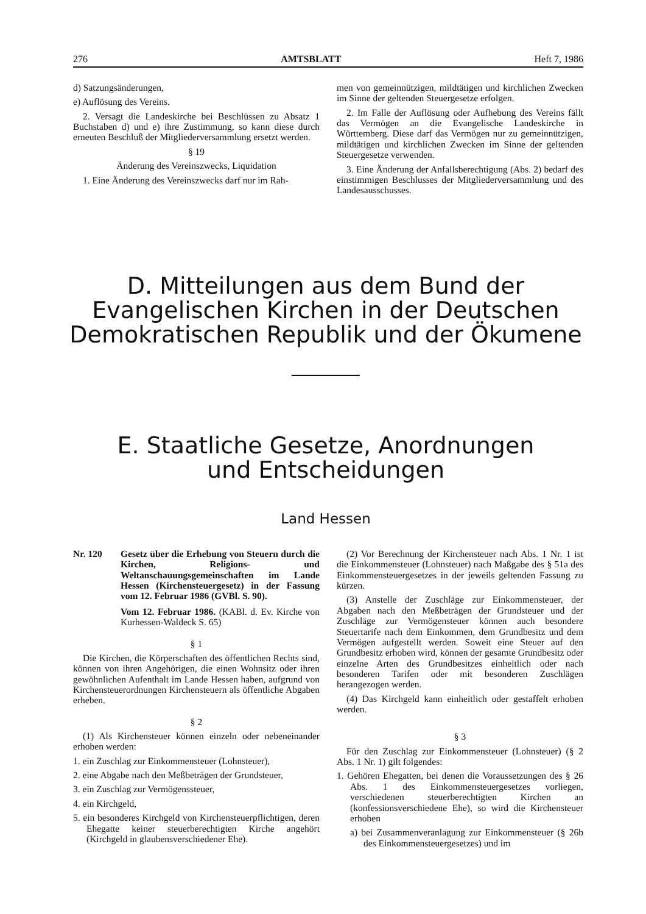276 AMTSBLATT Heft 7, 1986
d) Satzungsänderungen,
e) Auflösung des Vereins.
2. Versagt die Landeskirche bei Beschlüssen zu Absatz 1 Buchstaben d) und e) ihre Zustimmung, so kann diese durch erneuten Beschluß der Mitgliederversammlung ersetzt werden.
§ 19
Änderung des Vereinszwecks, Liquidation
1. Eine Änderung des Vereinszwecks darf nur im Rah-
men von gemeinnützigen, mildtätigen und kirchlichen Zwecken im Sinne der geltenden Steuergesetze erfolgen.
2. Im Falle der Auflösung oder Aufhebung des Vereins fällt das Vermögen an die Evangelische Landeskirche in Württemberg. Diese darf das Vermögen nur zu gemeinnützigen, mildtätigen und kirchlichen Zwecken im Sinne der geltenden Steuergesetze verwenden.
3. Eine Änderung der Anfallsberechtigung (Abs. 2) bedarf des einstimmigen Beschlusses der Mitgliederversammlung und des Landesausschusses.
D. Mitteilungen aus dem Bund der Evangelischen Kirchen in der Deutschen Demokratischen Republik und der Ökumene
E. Staatliche Gesetze, Anordnungen
und Entscheidungen
Land Hessen
Nr. 120 Gesetz über die Erhebung von Steuern durch die Kirchen, Religions- und Weltanschauungsgemeinschaften im Lande Hessen (Kirchensteuergesetz) in der Fassung vom 12. Februar 1986 (GVBl. S. 90).
Vom 12. Februar 1986. (KABl. d. Ev. Kirche von Kurhessen-Waldeck S. 65)
§ 1
Die Kirchen, die Körperschaften des öffentlichen Rechts sind, können von ihren Angehörigen, die einen Wohnsitz oder ihren gewöhnlichen Aufenthalt im Lande Hessen haben, aufgrund von Kirchensteuerordnungen Kirchensteuern als öffentliche Abgaben erheben.
§ 2
(1) Als Kirchensteuer können einzeln oder nebeneinander erhoben werden:
1. ein Zuschlag zur Einkommensteuer (Lohnsteuer),
2. eine Abgabe nach den Meßbeträgen der Grundsteuer,
3. ein Zuschlag zur Vermögenssteuer,
4. ein Kirchgeld,
5. ein besonderes Kirchgeld von Kirchensteuerpflichtigen, deren Ehegatte keiner steuerberechtigten Kirche angehört (Kirchgeld in glaubensverschiedener Ehe).
(2) Vor Berechnung der Kirchensteuer nach Abs. 1 Nr. 1 ist die Einkommensteuer (Lohnsteuer) nach Maßgabe des § 51a des Einkommensteuergesetzes in der jeweils geltenden Fassung zu kürzen.
(3) Anstelle der Zuschläge zur Einkommensteuer, der Abgaben nach den Meßbeträgen der Grundsteuer und der Zuschläge zur Vermögensteuer können auch besondere Steuertarife nach dem Einkommen, dem Grundbesitz und dem Vermögen aufgestellt werden. Soweit eine Steuer auf den Grundbesitz erhoben wird, können der gesamte Grundbesitz oder einzelne Arten des Grundbesitzes einheitlich oder nach besonderen Tarifen oder mit besonderen Zuschlägen herangezogen werden.
(4) Das Kirchgeld kann einheitlich oder gestaffelt erhoben werden.
§ 3
Für den Zuschlag zur Einkommensteuer (Lohnsteuer) (§ 2 Abs. 1 Nr. 1) gilt folgendes:
1. Gehören Ehegatten, bei denen die Voraussetzungen des § 26 Abs. 1 des Einkommensteuergesetzes vorliegen, verschiedenen steuerberechtigten Kirchen an (konfessionsverschiedene Ehe), so wird die Kirchensteuer erhoben
a) bei Zusammenveranlagung zur Einkommensteuer (§ 26b des Einkommensteuergesetzes) und im